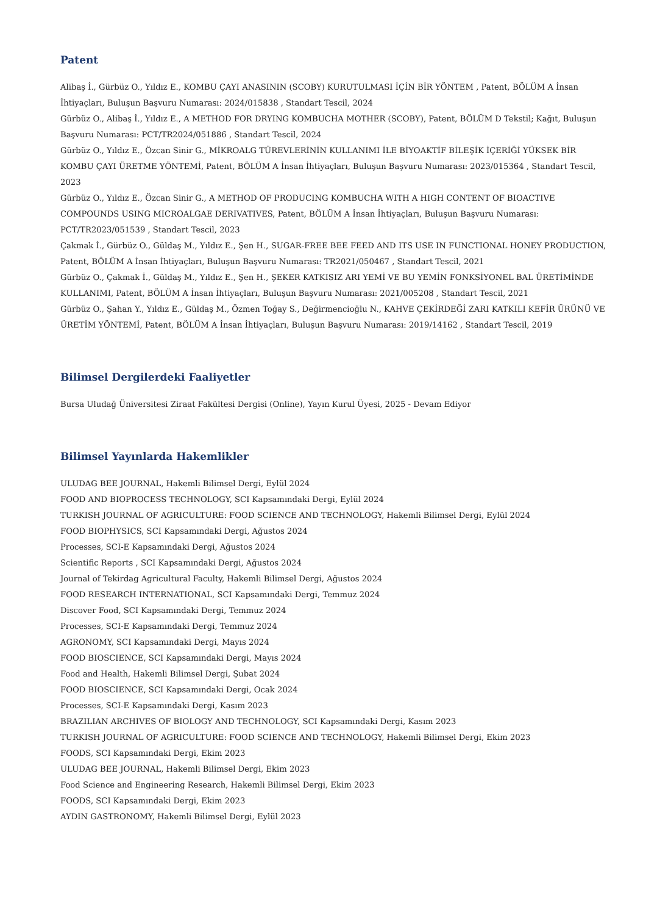Patent
Alibaş İ., Gürbüz O., Yıldız E., KOMBU ÇAYI ANASININ (SCOBY) KURUTULMASI İÇİN BİR YÖNTEM , Patent, BÖLÜM A İnsan İhtiyaçları, Buluşun Başvuru Numarası: 2024/015838 , Standart Tescil, 2024
Gürbüz O., Alibaş İ., Yıldız E., A METHOD FOR DRYING KOMBUCHA MOTHER (SCOBY), Patent, BÖLÜM D Tekstil; Kağıt, Buluşun Başvuru Numarası: PCT/TR2024/051886 , Standart Tescil, 2024
Gürbüz O., Yıldız E., Özcan Sinir G., MİKROALG TÜREVLERİNİN KULLANIMI İLE BİYOAKTİF BİLEŞİK İÇERİĞİ YÜKSEK BİR KOMBU ÇAYI ÜRETME YÖNTEMİ, Patent, BÖLÜM A İnsan İhtiyaçları, Buluşun Başvuru Numarası: 2023/015364 , Standart Tescil, 2023
Gürbüz O., Yıldız E., Özcan Sinir G., A METHOD OF PRODUCING KOMBUCHA WITH A HIGH CONTENT OF BIOACTIVE COMPOUNDS USING MICROALGAE DERIVATIVES, Patent, BÖLÜM A İnsan İhtiyaçları, Buluşun Başvuru Numarası: PCT/TR2023/051539 , Standart Tescil, 2023
Çakmak İ., Gürbüz O., Güldaş M., Yıldız E., Şen H., SUGAR-FREE BEE FEED AND ITS USE IN FUNCTIONAL HONEY PRODUCTION, Patent, BÖLÜM A İnsan İhtiyaçları, Buluşun Başvuru Numarası: TR2021/050467 , Standart Tescil, 2021
Gürbüz O., Çakmak İ., Güldaş M., Yıldız E., Şen H., ŞEKER KATKISIZ ARI YEMİ VE BU YEMİN FONKSİYONEL BAL ÜRETİMİNDE KULLANIMI, Patent, BÖLÜM A İnsan İhtiyaçları, Buluşun Başvuru Numarası: 2021/005208 , Standart Tescil, 2021
Gürbüz O., Şahan Y., Yıldız E., Güldaş M., Özmen Toğay S., Değirmencioğlu N., KAHVE ÇEKİRDEĞİ ZARI KATKILI KEFİR ÜRÜNÜ VE ÜRETİM YÖNTEMİ, Patent, BÖLÜM A İnsan İhtiyaçları, Buluşun Başvuru Numarası: 2019/14162 , Standart Tescil, 2019
Bilimsel Dergilerdeki Faaliyetler
Bursa Uludağ Üniversitesi Ziraat Fakültesi Dergisi (Online), Yayın Kurul Üyesi, 2025 - Devam Ediyor
Bilimsel Yayınlarda Hakemlikler
ULUDAG BEE JOURNAL, Hakemli Bilimsel Dergi, Eylül 2024
FOOD AND BIOPROCESS TECHNOLOGY, SCI Kapsamındaki Dergi, Eylül 2024
TURKISH JOURNAL OF AGRICULTURE: FOOD SCIENCE AND TECHNOLOGY, Hakemli Bilimsel Dergi, Eylül 2024
FOOD BIOPHYSICS, SCI Kapsamındaki Dergi, Ağustos 2024
Processes, SCI-E Kapsamındaki Dergi, Ağustos 2024
Scientific Reports , SCI Kapsamındaki Dergi, Ağustos 2024
Journal of Tekirdag Agricultural Faculty, Hakemli Bilimsel Dergi, Ağustos 2024
FOOD RESEARCH INTERNATIONAL, SCI Kapsamındaki Dergi, Temmuz 2024
Discover Food, SCI Kapsamındaki Dergi, Temmuz 2024
Processes, SCI-E Kapsamındaki Dergi, Temmuz 2024
AGRONOMY, SCI Kapsamındaki Dergi, Mayıs 2024
FOOD BIOSCIENCE, SCI Kapsamındaki Dergi, Mayıs 2024
Food and Health, Hakemli Bilimsel Dergi, Şubat 2024
FOOD BIOSCIENCE, SCI Kapsamındaki Dergi, Ocak 2024
Processes, SCI-E Kapsamındaki Dergi, Kasım 2023
BRAZILIAN ARCHIVES OF BIOLOGY AND TECHNOLOGY, SCI Kapsamındaki Dergi, Kasım 2023
TURKISH JOURNAL OF AGRICULTURE: FOOD SCIENCE AND TECHNOLOGY, Hakemli Bilimsel Dergi, Ekim 2023
FOODS, SCI Kapsamındaki Dergi, Ekim 2023
ULUDAG BEE JOURNAL, Hakemli Bilimsel Dergi, Ekim 2023
Food Science and Engineering Research, Hakemli Bilimsel Dergi, Ekim 2023
FOODS, SCI Kapsamındaki Dergi, Ekim 2023
AYDIN GASTRONOMY, Hakemli Bilimsel Dergi, Eylül 2023